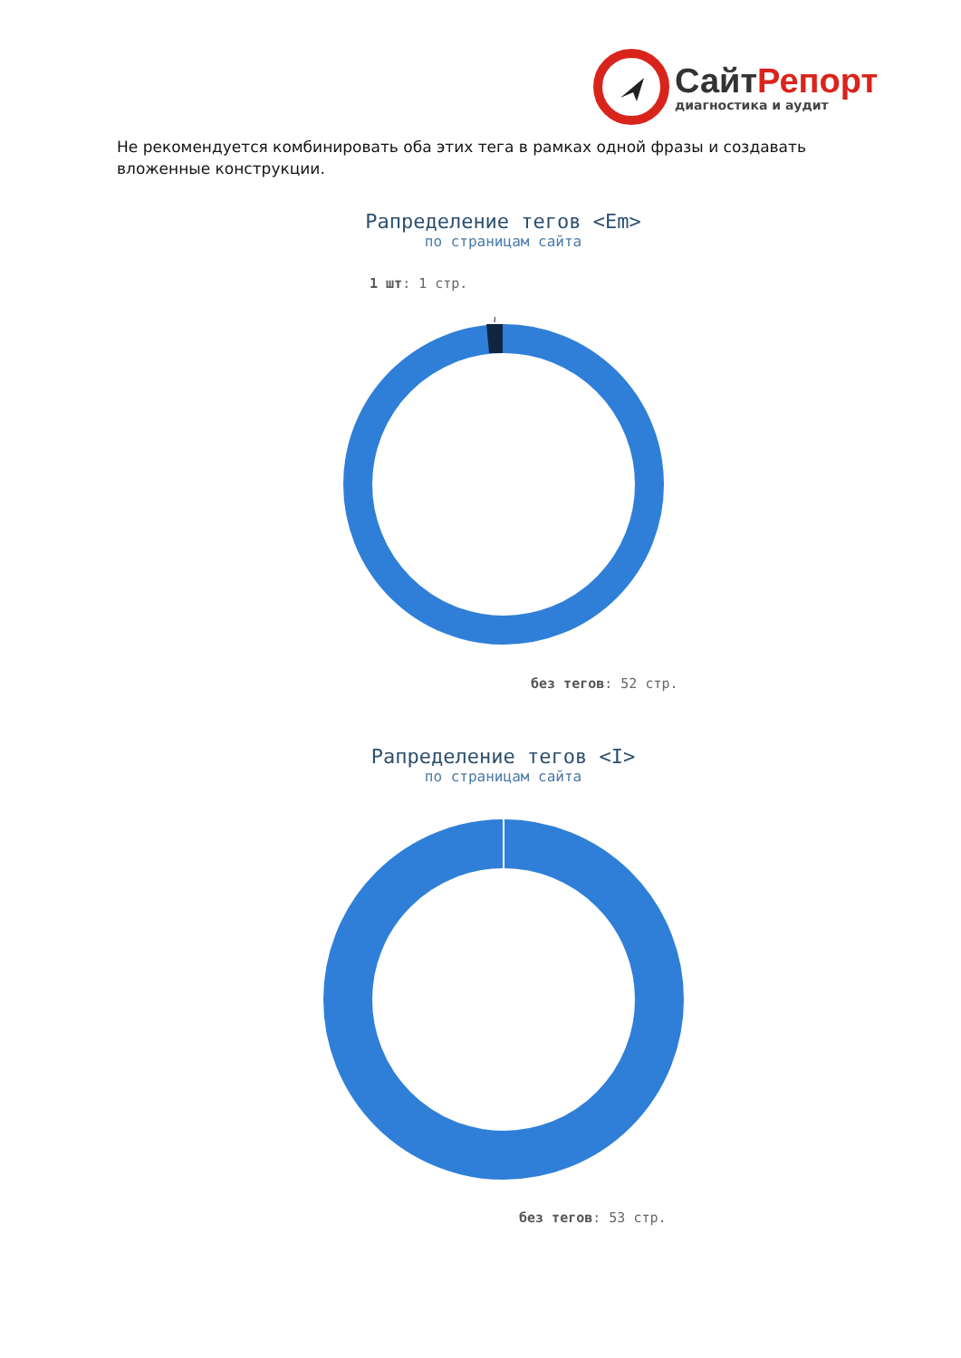СайтРепорт
диагностика и аудит
Не рекомендуется комбинировать оба этих тега в рамках одной фразы и создавать вложенные конструкции.
Рапределение тегов <Em>
по страницам сайта
1 шт: 1 стр.
без тегов: 52 стр.
Рапределение тегов <I>
по страницам сайта
без тегов: 53 стр.